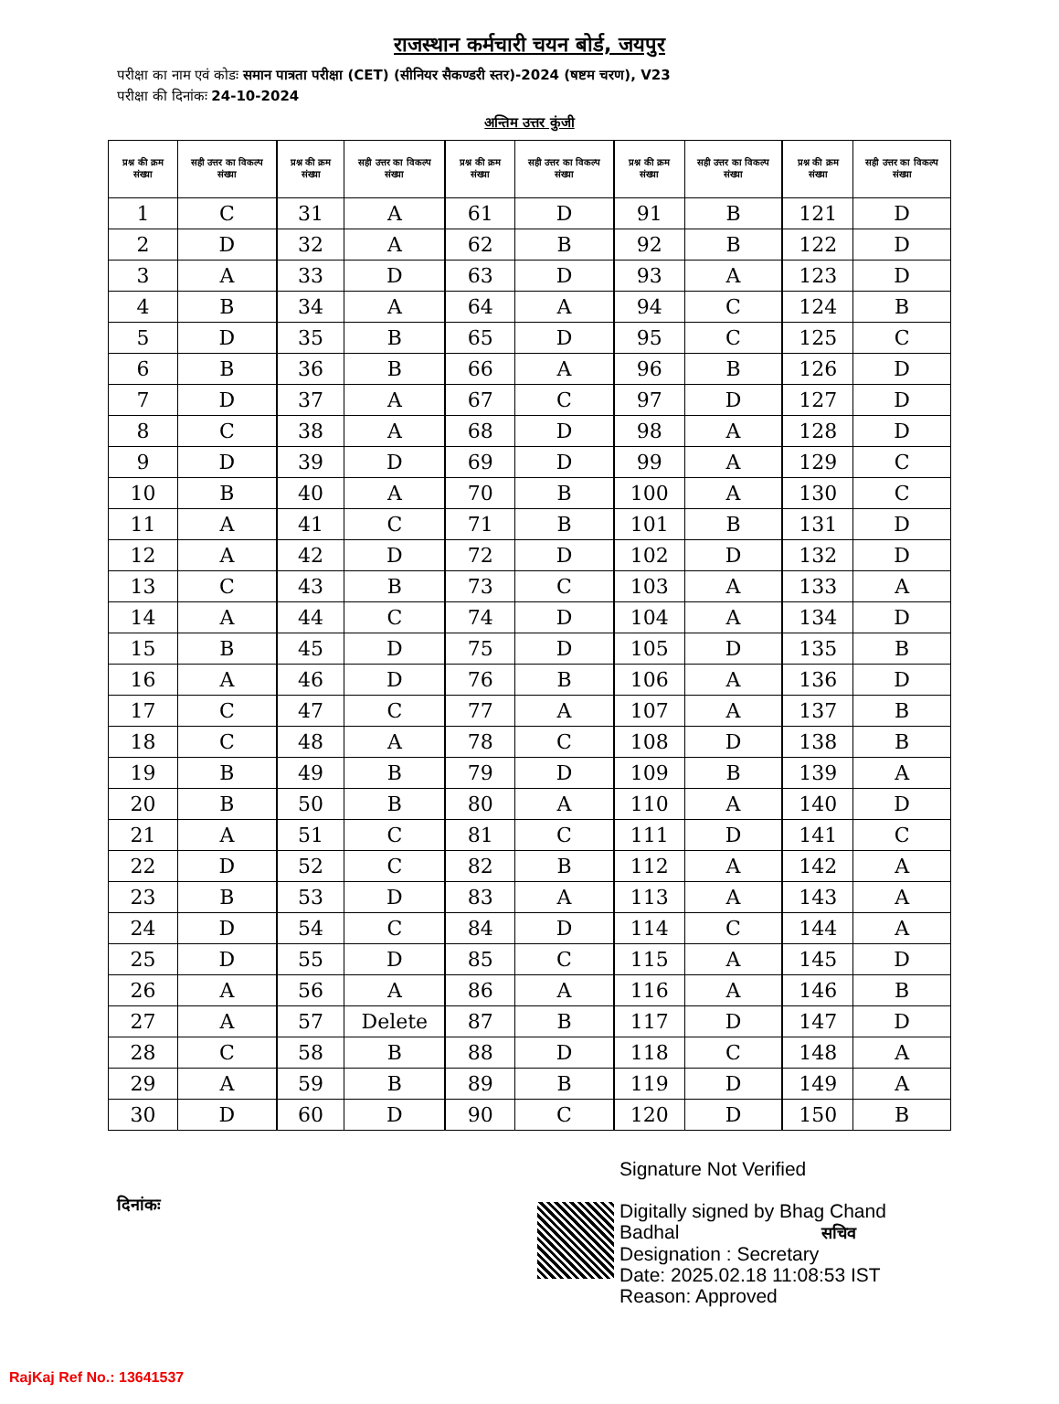राजस्थान कर्मचारी चयन बोर्ड, जयपुर
परीक्षा का नाम एवं कोडः समान पात्रता परीक्षा (CET) (सीनियर सैकण्डरी स्तर)-2024 (षष्टम चरण), V23
परीक्षा की दिनांकः 24-10-2024
अन्तिम उत्तर कुंजी
| प्रश्न की क्रम संख्या | सही उत्तर का विकल्प संख्या |
| --- | --- |
| 1 | C |
| 2 | D |
| 3 | A |
| 4 | B |
| 5 | D |
| 6 | B |
| 7 | D |
| 8 | C |
| 9 | D |
| 10 | B |
| 11 | A |
| 12 | A |
| 13 | C |
| 14 | A |
| 15 | B |
| 16 | A |
| 17 | C |
| 18 | C |
| 19 | B |
| 20 | B |
| 21 | A |
| 22 | D |
| 23 | B |
| 24 | D |
| 25 | D |
| 26 | A |
| 27 | A |
| 28 | C |
| 29 | A |
| 30 | D |
| प्रश्न की क्रम संख्या | सही उत्तर का विकल्प संख्या |
| --- | --- |
| 31 | A |
| 32 | A |
| 33 | D |
| 34 | A |
| 35 | B |
| 36 | B |
| 37 | A |
| 38 | A |
| 39 | D |
| 40 | A |
| 41 | C |
| 42 | D |
| 43 | B |
| 44 | C |
| 45 | D |
| 46 | D |
| 47 | C |
| 48 | A |
| 49 | B |
| 50 | B |
| 51 | C |
| 52 | C |
| 53 | D |
| 54 | C |
| 55 | D |
| 56 | A |
| 57 | Delete |
| 58 | B |
| 59 | B |
| 60 | D |
| प्रश्न की क्रम संख्या | सही उत्तर का विकल्प संख्या |
| --- | --- |
| 61 | D |
| 62 | B |
| 63 | D |
| 64 | A |
| 65 | D |
| 66 | A |
| 67 | C |
| 68 | D |
| 69 | D |
| 70 | B |
| 71 | B |
| 72 | D |
| 73 | C |
| 74 | D |
| 75 | D |
| 76 | B |
| 77 | A |
| 78 | C |
| 79 | D |
| 80 | A |
| 81 | C |
| 82 | B |
| 83 | A |
| 84 | D |
| 85 | C |
| 86 | A |
| 87 | B |
| 88 | D |
| 89 | B |
| 90 | C |
| प्रश्न की क्रम संख्या | सही उत्तर का विकल्प संख्या |
| --- | --- |
| 91 | B |
| 92 | B |
| 93 | A |
| 94 | C |
| 95 | C |
| 96 | B |
| 97 | D |
| 98 | A |
| 99 | A |
| 100 | A |
| 101 | B |
| 102 | D |
| 103 | A |
| 104 | A |
| 105 | D |
| 106 | A |
| 107 | A |
| 108 | D |
| 109 | B |
| 110 | A |
| 111 | D |
| 112 | A |
| 113 | A |
| 114 | C |
| 115 | A |
| 116 | A |
| 117 | D |
| 118 | C |
| 119 | D |
| 120 | D |
| प्रश्न की क्रम संख्या | सही उत्तर का विकल्प संख्या |
| --- | --- |
| 121 | D |
| 122 | D |
| 123 | D |
| 124 | B |
| 125 | C |
| 126 | D |
| 127 | D |
| 128 | D |
| 129 | C |
| 130 | C |
| 131 | D |
| 132 | D |
| 133 | A |
| 134 | D |
| 135 | B |
| 136 | D |
| 137 | B |
| 138 | B |
| 139 | A |
| 140 | D |
| 141 | C |
| 142 | A |
| 143 | A |
| 144 | A |
| 145 | D |
| 146 | B |
| 147 | D |
| 148 | A |
| 149 | A |
| 150 | B |
दिनांकः
Signature Not Verified
Digitally signed by Bhag Chand
Badhal सचिव
Designation : Secretary
Date: 2025.02.18 11:08:53 IST
Reason: Approved
RajKaj Ref No.: 13641537